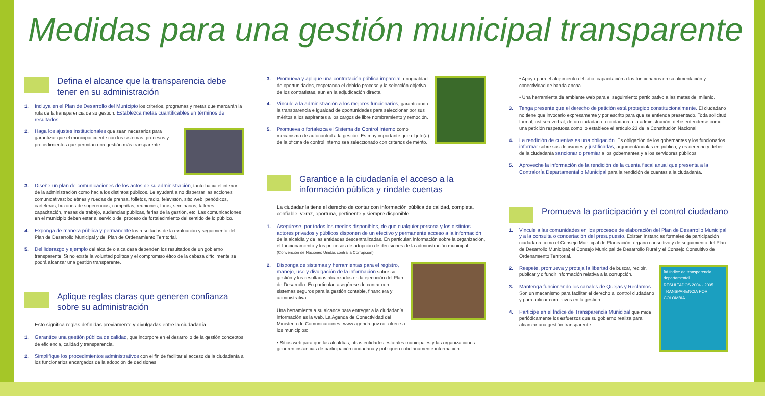Medidas para una gestión municipal transparente
Defina el alcance que la transparencia debe tener en su administración
1. Incluya en el Plan de Desarrollo del Municipio los criterios, programas y metas que marcarán la ruta de la transparencia de su gestión. Establezca metas cuantificables en términos de resultados.
2. Haga los ajustes institucionales que sean necesarios para garantizar que el municipio cuente con los sistemas, procesos y procedimientos que permitan una gestión más transparente.
3. Diseñe un plan de comunicaciones de los actos de su administración, tanto hacia el interior de la administración como hacia los distintos públicos. Le ayudará a no dispersar las acciones comunicativas: boletines y ruedas de prensa, folletos, radio, televisión, sitio web, periódicos, carteleras, buzones de sugerencias, campañas, reuniones, foros, seminarios, talleres, capacitación, mesas de trabajo, audiencias públicas, ferias de la gestión, etc. Las comunicaciones en el municipio deben estar al servicio del proceso de fortalecimiento del sentido de lo público.
4. Exponga de manera pública y permanente los resultados de la evaluación y seguimiento del Plan de Desarrollo Municipal y del Plan de Ordenamiento Territorial.
5. Del liderazgo y ejemplo del alcalde o alcaldesa dependen los resultados de un gobierno transparente. Si no existe la voluntad política y el compromiso ético de la cabeza difícilmente se podrá alcanzar una gestión transparente.
Aplique reglas claras que generen confianza sobre su administración
Esto significa reglas definidas previamente y divulgadas entre la ciudadanía
1. Garantice una gestión pública de calidad, que incorpore en el desarrollo de la gestión conceptos de eficiencia, calidad y transparencia.
2. Simplifique los procedimientos administrativos con el fin de facilitar el acceso de la ciudadanía a los funcionarios encargados de la adopción de decisiones.
3. Promueva y aplique una contratación pública imparcial, en igualdad de oportunidades, respetando el debido proceso y la selección objetiva de los contratistas, aun en la adjudicación directa.
4. Vincule a la administración a los mejores funcionarios, garantizando la transparencia e igualdad de oportunidades para seleccionar por sus méritos a los aspirantes a los cargos de libre nombramiento y remoción.
5. Promueva o fortalezca el Sistema de Control Interno como mecanismo de autocontrol a la gestión. Es muy importante que el jefe(a) de la oficina de control interno sea seleccionado con criterios de mérito.
Garantice a la ciudadanía el acceso a la información pública y ríndale cuentas
La ciudadanía tiene el derecho de contar con información pública de calidad, completa, confiable, veraz, oportuna, pertinente y siempre disponible
1. Asegúrese, por todos los medios disponibles, de que cualquier persona y los distintos actores privados y públicos disponen de un efectivo y permanente acceso a la información de la alcaldía y de las entidades descentralizadas. En particular, información sobre la organización, el funcionamiento y los procesos de adopción de decisiones de la administración municipal (Convención de Naciones Unidas contra la Corrupción).
2. Disponga de sistemas y herramientas para el registro, manejo, uso y divulgación de la información sobre su gestión y los resultados alcanzados en la ejecución del Plan de Desarrollo. En particular, asegúrese de contar con sistemas seguros para la gestión contable, financiera y administrativa.
Una herramienta a su alcance para entregar a la ciudadanía información es la web. La Agenda de Conectividad del Ministerio de Comunicaciones -www.agenda.gov.co- ofrece a los municipios:
• Sitios web para que las alcaldías, otras entidades estatales municipales y las organizaciones generen instancias de participación ciudadana y publiquen cotidianamente información.
• Apoyo para el alojamiento del sitio, capacitación a los funcionarios en su alimentación y conectividad de banda ancha.
• Una herramienta de ambiente web para el seguimiento participativo a las metas del milenio.
3. Tenga presente que el derecho de petición está protegido constitucionalmente. El ciudadano no tiene que invocarlo expresamente y por escrito para que se entienda presentado. Toda solicitud formal, así sea verbal, de un ciudadano o ciudadana a la administración, debe entenderse como una petición respetuosa como lo establece el artículo 23 de la Constitución Nacional.
4. La rendición de cuentas es una obligación. Es obligación de los gobernantes y los funcionarios informar sobre sus decisiones y justificarlas, argumentándolas en público, y es derecho y deber de la ciudadanía sancionar o premiar a los gobernantes y a los servidores públicos.
5. Aproveche la información de la rendición de la cuenta fiscal anual que presenta a la Contraloría Departamental o Municipal para la rendición de cuentas a la ciudadanía.
Promueva la participación y el control ciudadano
1. Vincule a las comunidades en los procesos de elaboración del Plan de Desarrollo Municipal y a la consulta o concertación del presupuesto. Existen instancias formales de participación ciudadana como el Consejo Municipal de Planeación, órgano consultivo y de seguimiento del Plan de Desarrollo Municipal; el Consejo Municipal de Desarrollo Rural y el Consejo Consultivo de Ordenamiento Territorial.
ítd índice de transparencia departamental
RESULTADOS 2004 - 2005
TRANSPARENCIA POR COLOMBIA
2. Respete, promueva y proteja la libertad de buscar, recibir, publicar y difundir información relativa a la corrupción.
3. Mantenga funcionando los canales de Quejas y Reclamos. Son un mecanismo para facilitar el derecho al control ciudadano y para aplicar correctivos en la gestión.
4. Participe en el Índice de Transparencia Municipal que mide periódicamente los esfuerzos que su gobierno realiza para alcanzar una gestión transparente.